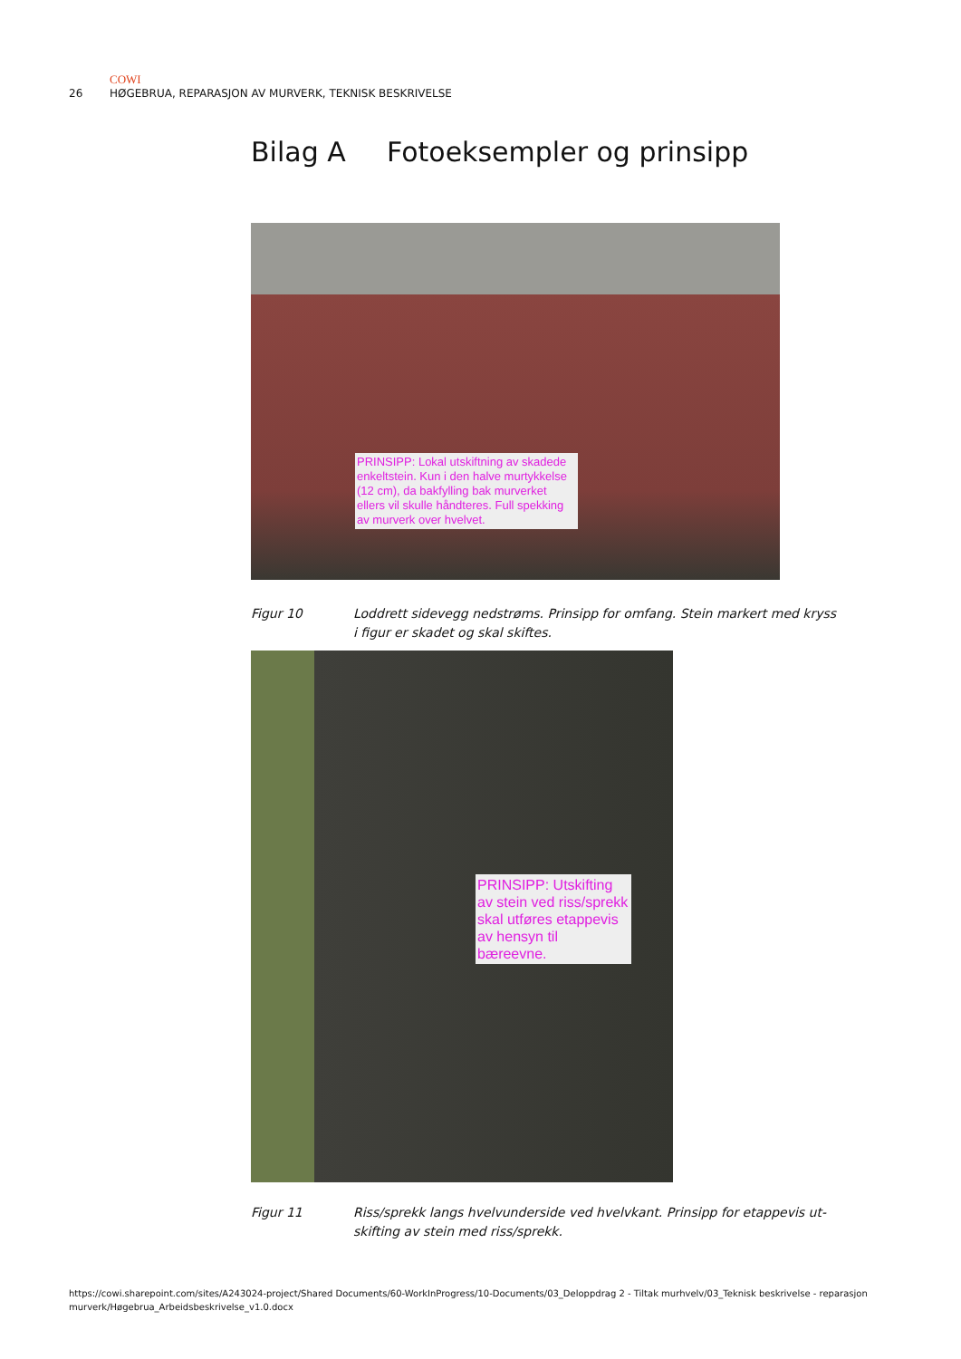COWI
26 HØGEBRUA, REPARASJON AV MURVERK, TEKNISK BESKRIVELSE
Bilag A Fotoeksempler og prinsipp
PRINSIPP: Lokal utskiftning av skadede enkeltstein. Kun i den halve murtykkelse (12 cm), da bakfylling bak murverket ellers vil skulle håndteres. Full spekking av murverk over hvelvet.
Figur 10 Loddrett sidevegg nedstrøms. Prinsipp for omfang. Stein markert med kryss i figur er skadet og skal skiftes.
PRINSIPP: Utskifting av stein ved riss/sprekk skal utføres etappevis av hensyn til bæreevne.
Figur 11 Riss/sprekk langs hvelvunderside ved hvelvkant. Prinsipp for etappevis ut-skifting av stein med riss/sprekk.
https://cowi.sharepoint.com/sites/A243024-project/Shared Documents/60-WorkInProgress/10-Documents/03_Deloppdrag 2 - Tiltak murhvelv/03_Teknisk beskrivelse - reparasjon murverk/Høgebrua_Arbeidsbeskrivelse_v1.0.docx